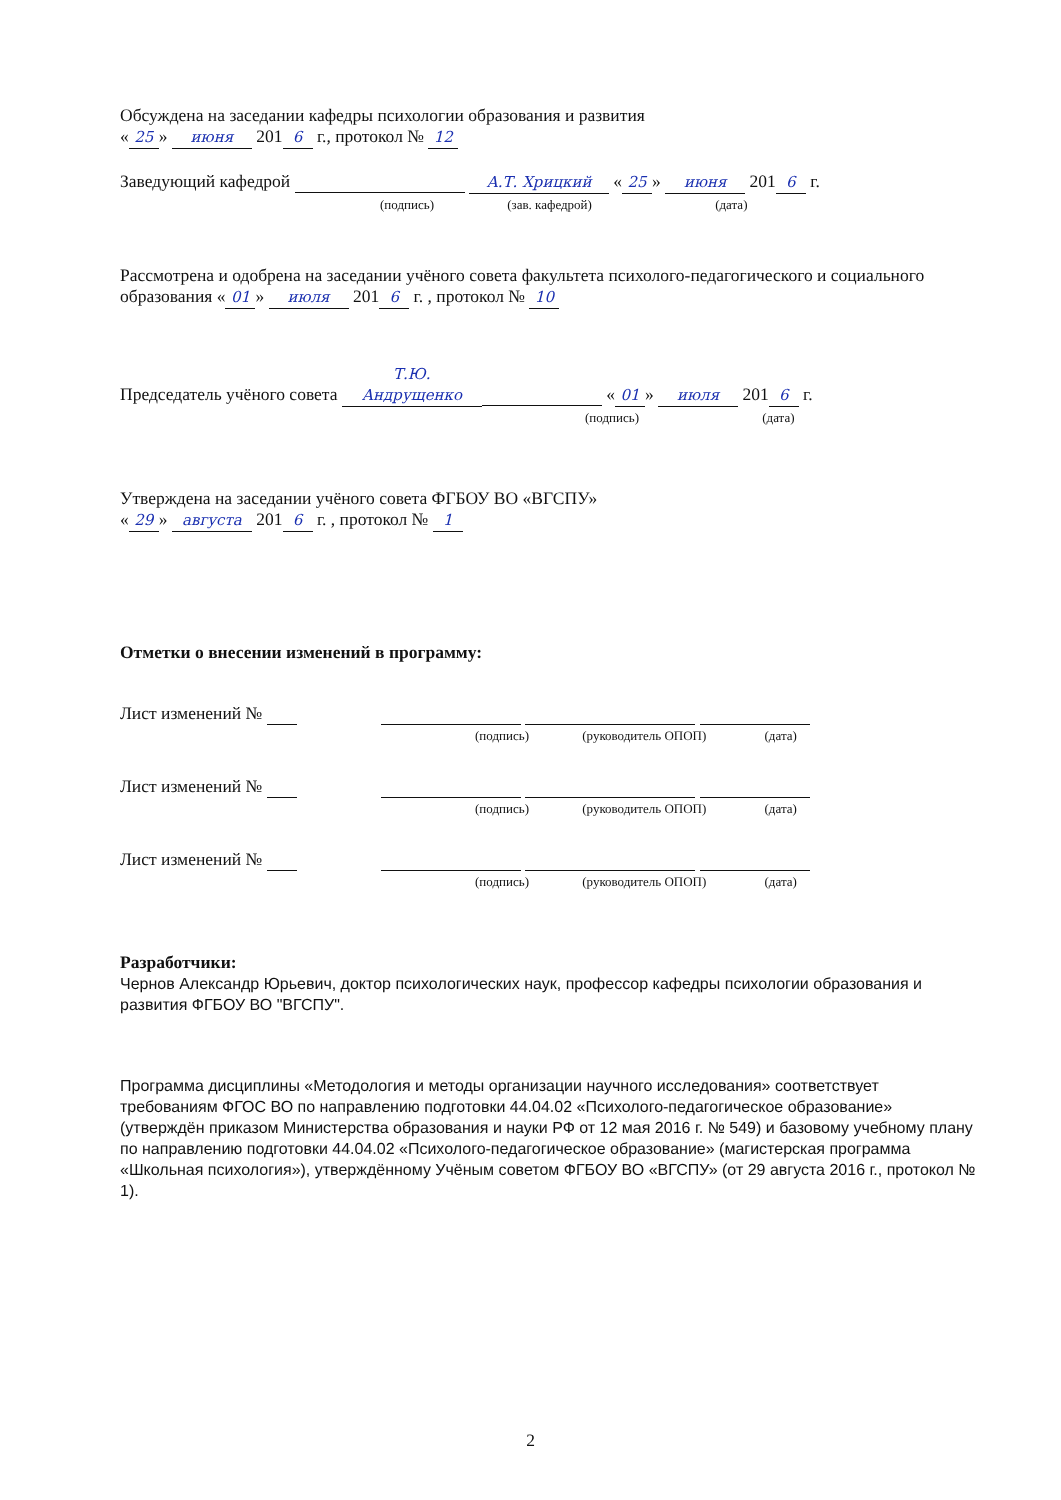Обсуждена на заседании кафедры психологии образования и развития
« 25 » июня 201 6 г., протокол № 12
Заведующий кафедрой А.Т. Хрицкий « 25 » июня 201 6 г.
(подпись) (зав. кафедрой) (дата)
Рассмотрена и одобрена на заседании учёного совета факультета психолого-педагогического и социального образования « 01 » июля 201 6 г. , протокол № 10
Председатель учёного совета Т.Ю. Андрущенко « 01 » июля 201 6 г.
(подпись) (дата)
Утверждена на заседании учёного совета ФГБОУ ВО «ВГСПУ»
« 29 » августа 201 6 г. , протокол № 1
Отметки о внесении изменений в программу:
Лист изменений №
(подпись) (руководитель ОПОП) (дата)
Лист изменений №
(подпись) (руководитель ОПОП) (дата)
Лист изменений №
(подпись) (руководитель ОПОП) (дата)
Разработчики:
Чернов Александр Юрьевич, доктор психологических наук, профессор кафедры психологии образования и развития ФГБОУ ВО "ВГСПУ".
Программа дисциплины «Методология и методы организации научного исследования» соответствует требованиям ФГОС ВО по направлению подготовки 44.04.02 «Психолого-педагогическое образование» (утверждён приказом Министерства образования и науки РФ от 12 мая 2016 г. № 549) и базовому учебному плану по направлению подготовки 44.04.02 «Психолого-педагогическое образование» (магистерская программа «Школьная психология»), утверждённому Учёным советом ФГБОУ ВО «ВГСПУ» (от 29 августа 2016 г., протокол № 1).
2